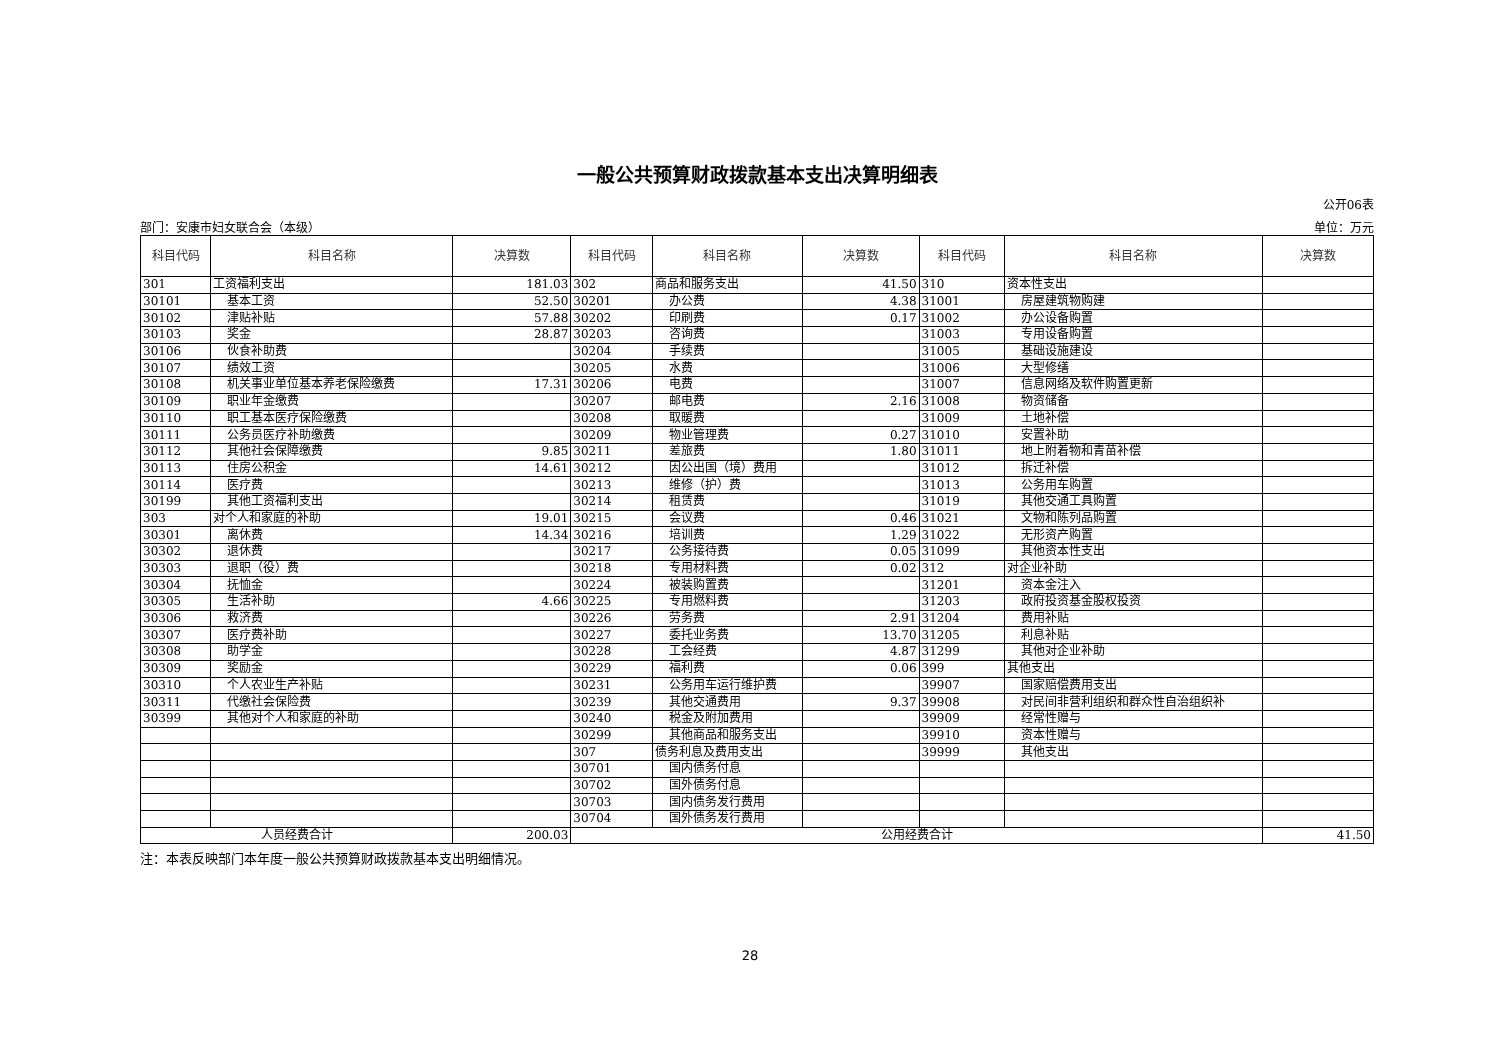一般公共预算财政拨款基本支出决算明细表
公开06表
部门：安康市妇女联合会（本级） 单位：万元
| 科目代码 | 科目名称 | 决算数 | 科目代码 | 科目名称 | 决算数 | 科目代码 | 科目名称 | 决算数 |
| --- | --- | --- | --- | --- | --- | --- | --- | --- |
| 301 | 工资福利支出 | 181.03 | 302 | 商品和服务支出 | 41.50 | 310 | 资本性支出 | |
| 30101 | 基本工资 | 52.50 | 30201 | 办公费 | 4.38 | 31001 | 房屋建筑物购建 | |
| 30102 | 津贴补贴 | 57.88 | 30202 | 印刷费 | 0.17 | 31002 | 办公设备购置 | |
| 30103 | 奖金 | 28.87 | 30203 | 咨询费 | | 31003 | 专用设备购置 | |
| 30106 | 伙食补助费 | | 30204 | 手续费 | | 31005 | 基础设施建设 | |
| 30107 | 绩效工资 | | 30205 | 水费 | | 31006 | 大型修缮 | |
| 30108 | 机关事业单位基本养老保险缴费 | 17.31 | 30206 | 电费 | | 31007 | 信息网络及软件购置更新 | |
| 30109 | 职业年金缴费 | | 30207 | 邮电费 | 2.16 | 31008 | 物资储备 | |
| 30110 | 职工基本医疗保险缴费 | | 30208 | 取暖费 | | 31009 | 土地补偿 | |
| 30111 | 公务员医疗补助缴费 | | 30209 | 物业管理费 | 0.27 | 31010 | 安置补助 | |
| 30112 | 其他社会保障缴费 | 9.85 | 30211 | 差旅费 | 1.80 | 31011 | 地上附着物和青苗补偿 | |
| 30113 | 住房公积金 | 14.61 | 30212 | 因公出国（境）费用 | | 31012 | 拆迁补偿 | |
| 30114 | 医疗费 | | 30213 | 维修（护）费 | | 31013 | 公务用车购置 | |
| 30199 | 其他工资福利支出 | | 30214 | 租赁费 | | 31019 | 其他交通工具购置 | |
| 303 | 对个人和家庭的补助 | 19.01 | 30215 | 会议费 | 0.46 | 31021 | 文物和陈列品购置 | |
| 30301 | 离休费 | 14.34 | 30216 | 培训费 | 1.29 | 31022 | 无形资产购置 | |
| 30302 | 退休费 | | 30217 | 公务接待费 | 0.05 | 31099 | 其他资本性支出 | |
| 30303 | 退职（役）费 | | 30218 | 专用材料费 | 0.02 | 312 | 对企业补助 | |
| 30304 | 抚恤金 | | 30224 | 被装购置费 | | 31201 | 资本金注入 | |
| 30305 | 生活补助 | 4.66 | 30225 | 专用燃料费 | | 31203 | 政府投资基金股权投资 | |
| 30306 | 救济费 | | 30226 | 劳务费 | 2.91 | 31204 | 费用补贴 | |
| 30307 | 医疗费补助 | | 30227 | 委托业务费 | 13.70 | 31205 | 利息补贴 | |
| 30308 | 助学金 | | 30228 | 工会经费 | 4.87 | 31299 | 其他对企业补助 | |
| 30309 | 奖励金 | | 30229 | 福利费 | 0.06 | 399 | 其他支出 | |
| 30310 | 个人农业生产补贴 | | 30231 | 公务用车运行维护费 | | 39907 | 国家赔偿费用支出 | |
| 30311 | 代缴社会保险费 | | 30239 | 其他交通费用 | 9.37 | 39908 | 对民间非营利组织和群众性自治组织补 | |
| 30399 | 其他对个人和家庭的补助 | | 30240 | 税金及附加费用 | | 39909 | 经常性赠与 | |
| | | | 30299 | 其他商品和服务支出 | | 39910 | 资本性赠与 | |
| | | | 307 | 债务利息及费用支出 | | 39999 | 其他支出 | |
| | | | 30701 | 国内债务付息 | | | | |
| | | | 30702 | 国外债务付息 | | | | |
| | | | 30703 | 国内债务发行费用 | | | | |
| | | | 30704 | 国外债务发行费用 | | | | |
| 人员经费合计 | | 200.03 | 公用经费合计 | | | | | 41.50 |
注：本表反映部门本年度一般公共预算财政拨款基本支出明细情况。
28